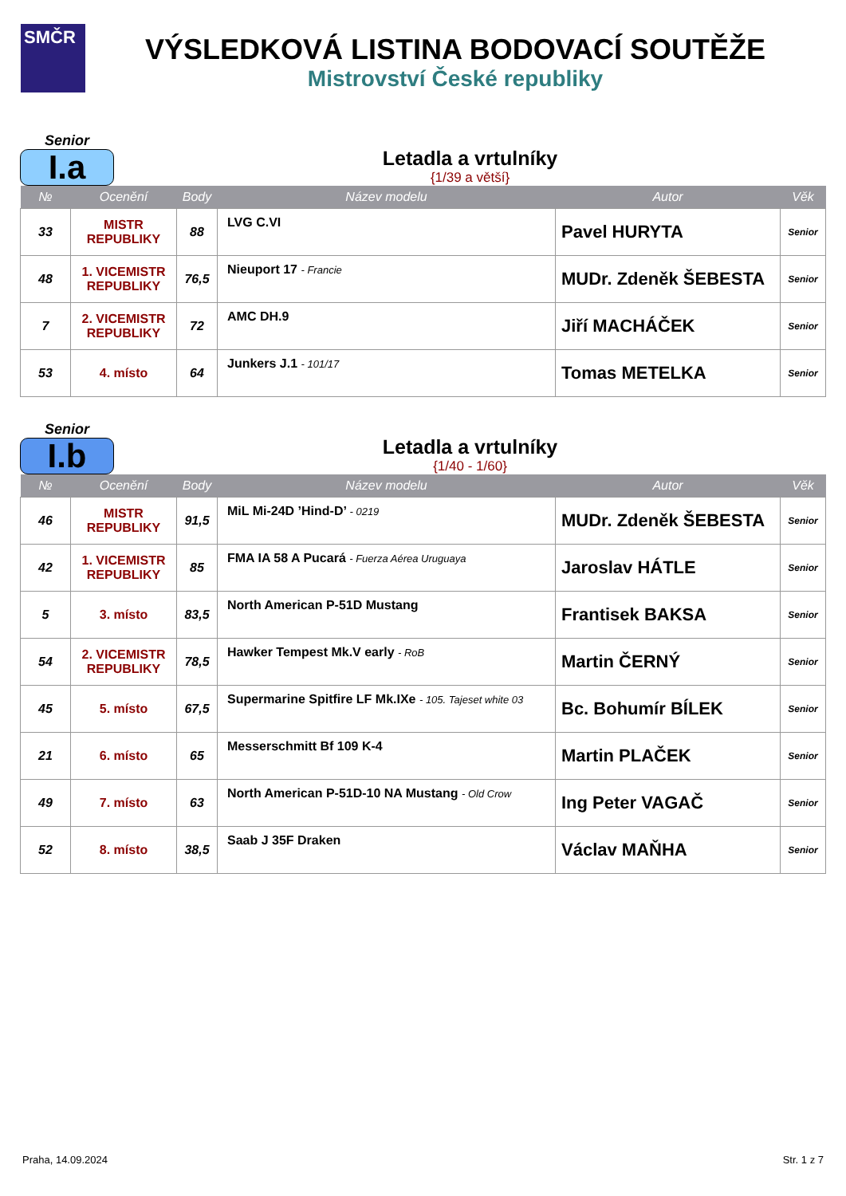SMČR
VÝSLEDKOVÁ LISTINA BODOVACÍ SOUTĚŽE
Mistrovství České republiky
Senior
I.a
Letadla a vrtulníky
{1/39 a větší}
| № | Ocenění | Body | Název modelu | Autor | Věk |
| --- | --- | --- | --- | --- | --- |
| 33 | MISTR REPUBLIKY | 88 | LVG C.VI | Pavel HURYTA | Senior |
| 48 | 1. VICEMISTR REPUBLIKY | 76,5 | Nieuport 17 - Francie | MUDr. Zdeněk ŠEBESTA | Senior |
| 7 | 2. VICEMISTR REPUBLIKY | 72 | AMC DH.9 | Jiří MACHÁČEK | Senior |
| 53 | 4. místo | 64 | Junkers J.1 - 101/17 | Tomas METELKA | Senior |
Senior
I.b
Letadla a vrtulníky
{1/40 - 1/60}
| № | Ocenění | Body | Název modelu | Autor | Věk |
| --- | --- | --- | --- | --- | --- |
| 46 | MISTR REPUBLIKY | 91,5 | MiL Mi-24D ’Hind-D’ - 0219 | MUDr. Zdeněk ŠEBESTA | Senior |
| 42 | 1. VICEMISTR REPUBLIKY | 85 | FMA IA 58 A Pucará - Fuerza Aérea Uruguaya | Jaroslav HÁTLE | Senior |
| 5 | 3. místo | 83,5 | North American P-51D Mustang | Frantisek BAKSA | Senior |
| 54 | 2. VICEMISTR REPUBLIKY | 78,5 | Hawker Tempest Mk.V early - RoB | Martin ČERNÝ | Senior |
| 45 | 5. místo | 67,5 | Supermarine Spitfire LF Mk.IXe - 105. Tajeset white 03 | Bc. Bohumír BÍLEK | Senior |
| 21 | 6. místo | 65 | Messerschmitt Bf 109 K-4 | Martin PLAČEK | Senior |
| 49 | 7. místo | 63 | North American P-51D-10 NA Mustang - Old Crow | Ing Peter VAGAČ | Senior |
| 52 | 8. místo | 38,5 | Saab J 35F Draken | Václav MAŇHA | Senior |
Praha, 14.09.2024 Str. 1 z 7